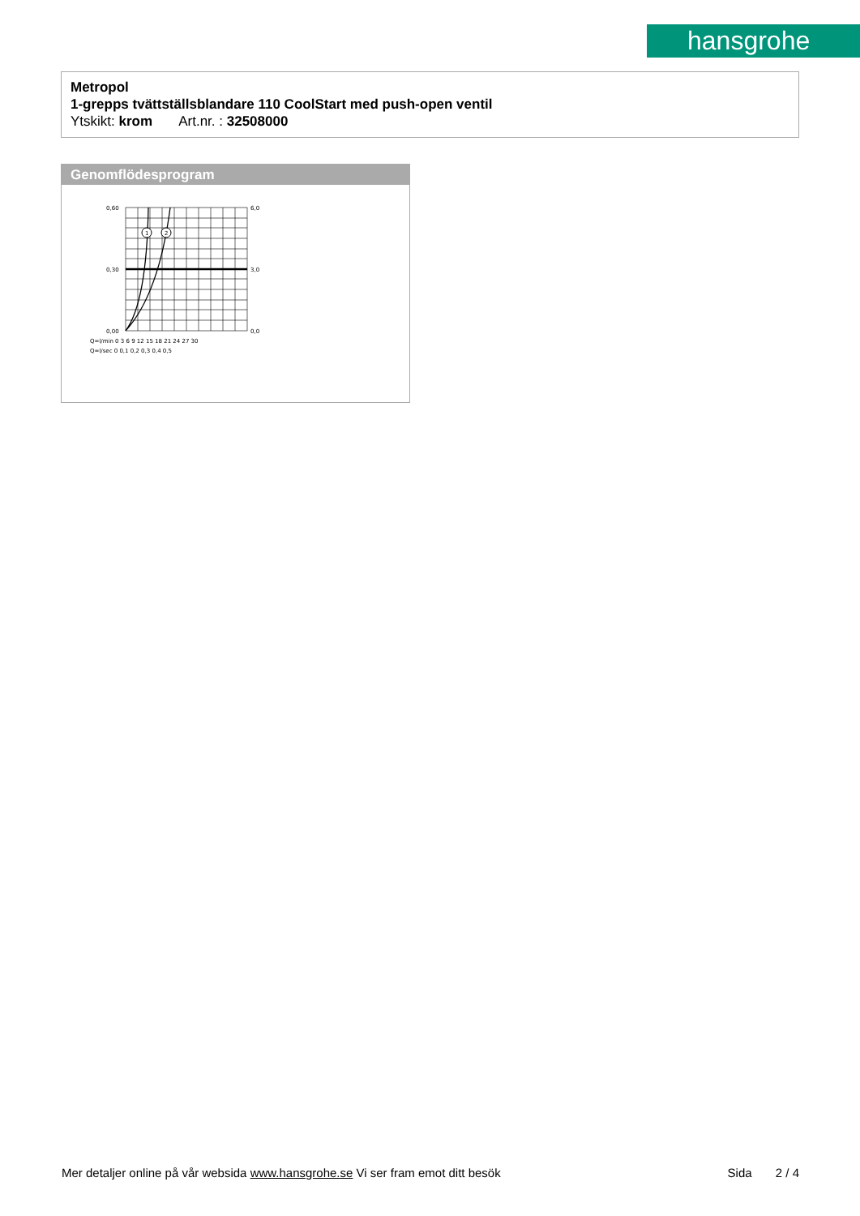hansgrohe
Metropol
1-grepps tvättställsblandare 110 CoolStart med push-open ventil
Ytskikt: krom Art.nr. : 32508000
Genomflödesprogram
1
2
0,60
0,30
0,00
6,0
3,0
0,0
Q=l/min 0 3 6 9 12 15 18 21 24 27 30
Q=l/sec 0 0,1 0,2 0,3 0,4 0,5
Mer detaljer online på vår websida www.hansgrohe.se Vi ser fram emot ditt besök Sida 2 / 4